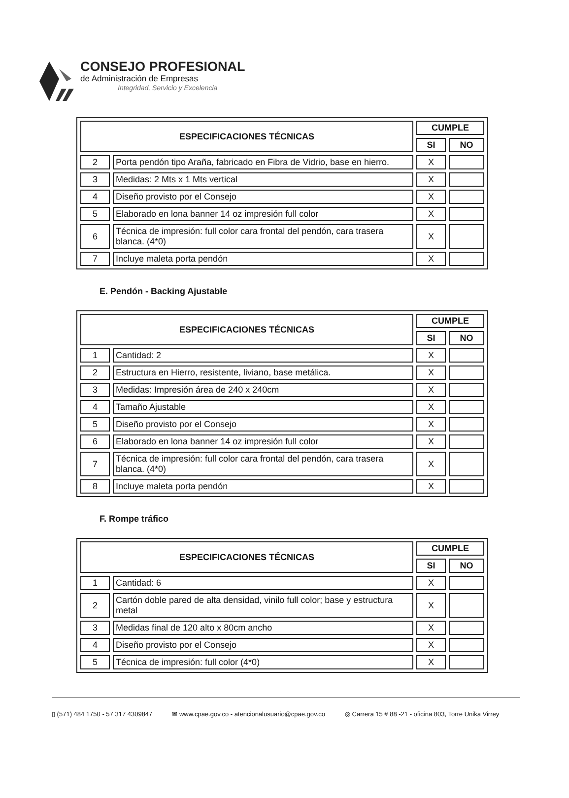CONSEJO PROFESIONAL
de Administración de Empresas
Integridad, Servicio y Excelencia
| ESPECIFICACIONES TÉCNICAS | | CUMPLE | |
| --- | --- | --- | --- |
| | | SI | NO |
| 2 | Porta pendón tipo Araña, fabricado en Fibra de Vidrio, base en hierro. | X | |
| 3 | Medidas: 2 Mts x 1 Mts vertical | X | |
| 4 | Diseño provisto por el Consejo | X | |
| 5 | Elaborado en lona banner 14 oz impresión full color | X | |
| 6 | Técnica de impresión: full color cara frontal del pendón, cara trasera blanca. (4*0) | X | |
| 7 | Incluye maleta porta pendón | X | |
E. Pendón - Backing Ajustable
| ESPECIFICACIONES TÉCNICAS | | CUMPLE | |
| --- | --- | --- | --- |
| | | SI | NO |
| 1 | Cantidad: 2 | X | |
| 2 | Estructura en Hierro, resistente, liviano, base metálica. | X | |
| 3 | Medidas: Impresión área de 240 x 240cm | X | |
| 4 | Tamaño Ajustable | X | |
| 5 | Diseño provisto por el Consejo | X | |
| 6 | Elaborado en lona banner 14 oz impresión full color | X | |
| 7 | Técnica de impresión: full color cara frontal del pendón, cara trasera blanca. (4*0) | X | |
| 8 | Incluye maleta porta pendón | X | |
F. Rompe tráfico
| ESPECIFICACIONES TÉCNICAS | | CUMPLE | |
| --- | --- | --- | --- |
| | | SI | NO |
| 1 | Cantidad: 6 | X | |
| 2 | Cartón doble pared de alta densidad, vinilo full color; base y estructura metal | X | |
| 3 | Medidas final de 120 alto x 80cm ancho | X | |
| 4 | Diseño provisto por el Consejo | X | |
| 5 | Técnica de impresión: full color (4*0) | X | |
▯ (571) 484 1750 - 57 317 4309847 ✉ www.cpae.gov.co - atencionalusuario@cpae.gov.co ◎ Carrera 15 # 88 -21 - oficina 803, Torre Unika Virrey